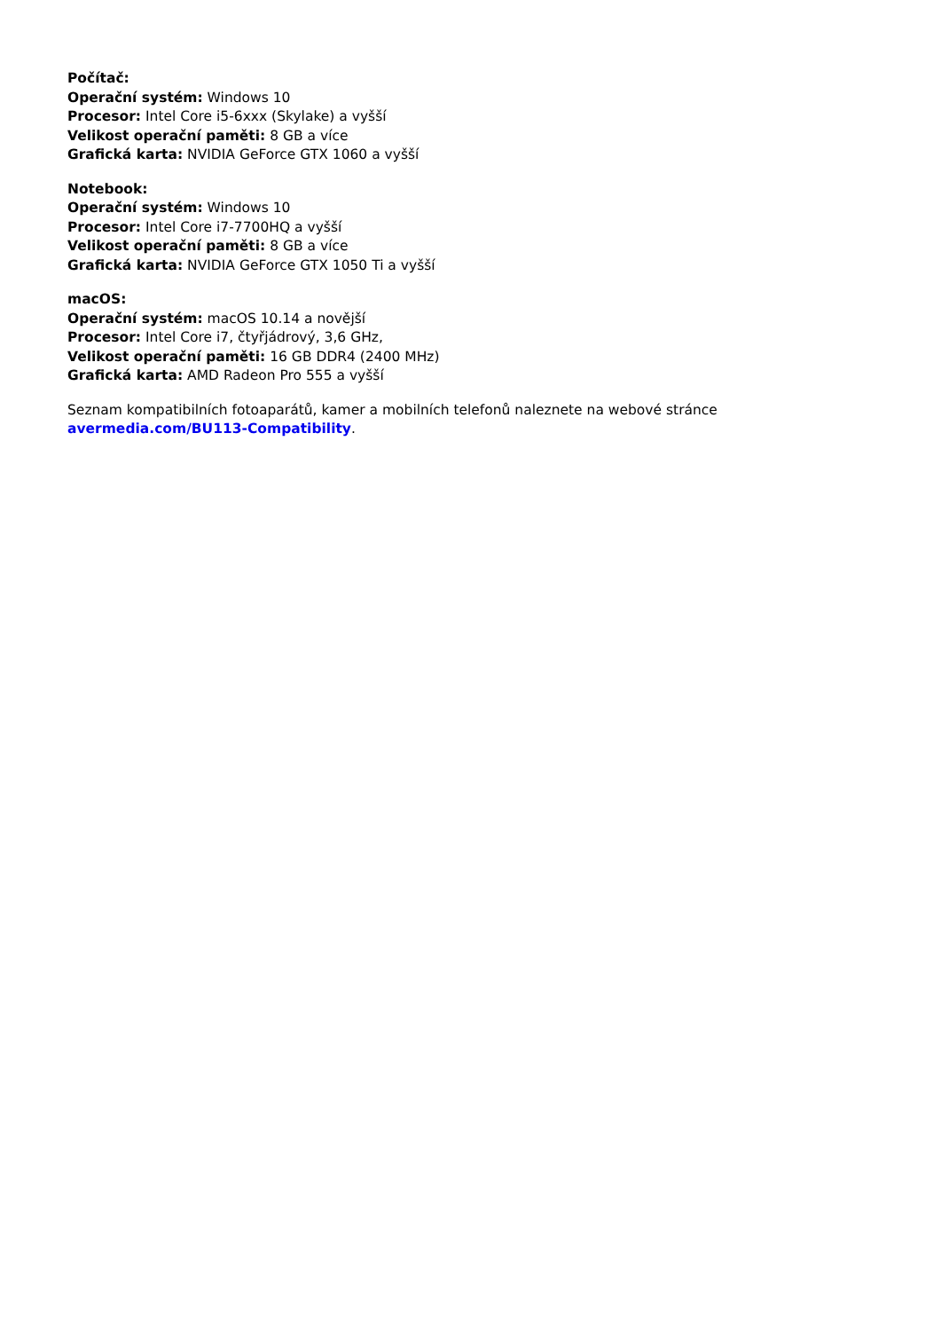Počítač:
Operační systém: Windows 10
Procesor: Intel Core i5-6xxx (Skylake) a vyšší
Velikost operační paměti: 8 GB a více
Grafická karta: NVIDIA GeForce GTX 1060 a vyšší
Notebook:
Operační systém: Windows 10
Procesor: Intel Core i7-7700HQ a vyšší
Velikost operační paměti: 8 GB a více
Grafická karta: NVIDIA GeForce GTX 1050 Ti a vyšší
macOS:
Operační systém: macOS 10.14 a novější
Procesor: Intel Core i7, čtyřjádrový, 3,6 GHz,
Velikost operační paměti: 16 GB DDR4 (2400 MHz)
Grafická karta: AMD Radeon Pro 555 a vyšší
Seznam kompatibilních fotoaparátů, kamer a mobilních telefonů naleznete na webové stránce avermedia.com/BU113-Compatibility.